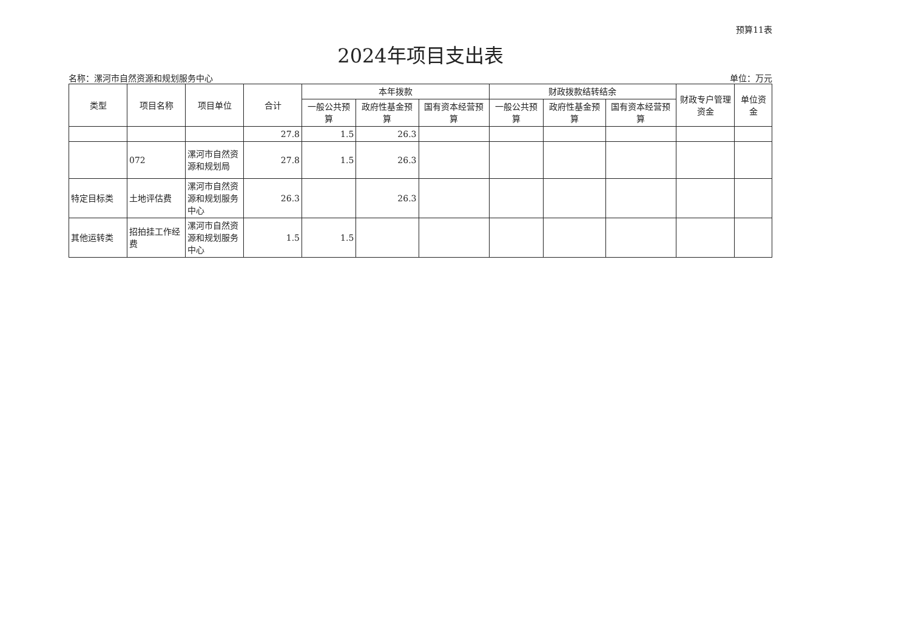预算11表
2024年项目支出表
名称：漯河市自然资源和规划服务中心 单位：万元
| 类型 | 项目名称 | 项目单位 | 合计 | 本年拨款 | | | 财政拨款结转结余 | | | 财政专户管理资金 | 单位资金 |
| --- | --- | --- | --- | --- | --- | --- | --- | --- | --- | --- | --- |
| | | | | 一般公共预算 | 政府性基金预算 | 国有资本经营预算 | 一般公共预算 | 政府性基金预算 | 国有资本经营预算 | | |
| | | | 27.8 | 1.5 | 26.3 | | | | | | |
| | 072 | 漯河市自然资源和规划局 | 27.8 | 1.5 | 26.3 | | | | | | |
| 特定目标类 | 土地评估费 | 漯河市自然资源和规划服务中心 | 26.3 | | 26.3 | | | | | | |
| 其他运转类 | 招拍挂工作经费 | 漯河市自然资源和规划服务中心 | 1.5 | 1.5 | | | | | | | |